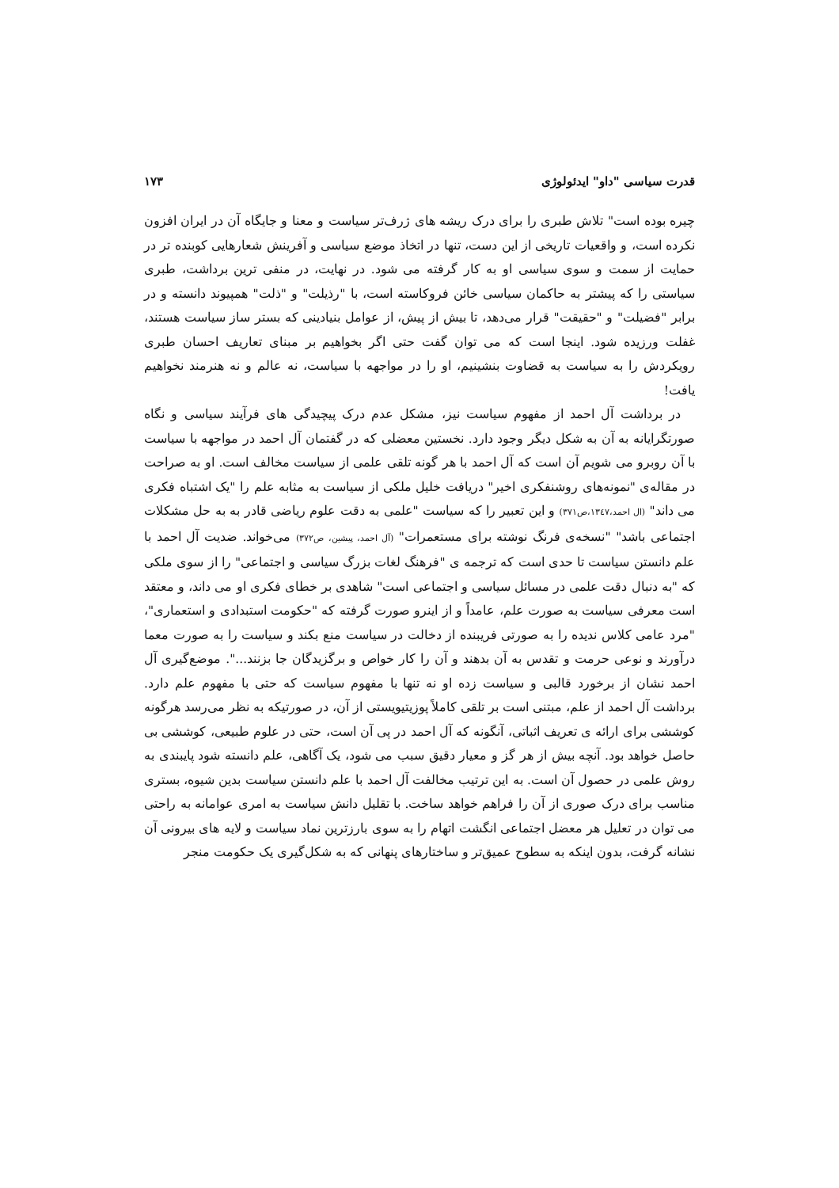قدرت سیاسی "داو" ایدئولوژی ۱۷۳
چیره بوده است" تلاش طبری را برای درک ریشه های ژرف‌تر سیاست و معنا و جایگاه آن در ایران افزون نکرده است، و واقعیات تاریخی از این دست، تنها در اتخاذ موضع سیاسی و آفرینش شعارهایی کوبنده تر در حمایت از سمت و سوی سیاسی او به کار گرفته می شود. در نهایت، در منفی ترین برداشت، طبری سیاستی را که پیشتر به حاکمان سیاسی خائن فروکاسته است، با "رذیلت" و "ذلت" همپیوند دانسته و در برابر "فضیلت" و "حقیقت" قرار می‌دهد، تا بیش از پیش، از عوامل بنیادینی که بستر ساز سیاست هستند، غفلت ورزیده شود. اینجا است که می توان گفت حتی اگر بخواهیم بر مبنای تعاریف احسان طبری رویکردش را به سیاست به قضاوت بنشینیم، او را در مواجهه با سیاست، نه عالم و نه هنرمند نخواهیم یافت!
در برداشت آل احمد از مفهوم سیاست نیز، مشکل عدم درک پیچیدگی های فرآیند سیاسی و نگاه صورتگرایانه به آن به شکل دیگر وجود دارد. نخستین معضلی که در گفتمان آل احمد در مواجهه با سیاست با آن روبرو می شویم آن است که آل احمد با هر گونه تلقی علمی از سیاست مخالف است. او به صراحت در مقاله‌ی "نمونه‌های روشنفکری اخیر" دریافت خلیل ملکی از سیاست به مثابه علم را "یک اشتباه فکری می داند" (ال احمد،۱۳٤۷،ص۳۷۱) و این تعبیر را که سیاست "علمی به دقت علوم ریاضی قادر به به حل مشکلات اجتماعی باشد" "نسخه‌ی فرنگ نوشته برای مستعمرات" (آل احمد، پیشین، ص۳۷۲) می‌خواند. ضدیت آل احمد با علم دانستن سیاست تا حدی است که ترجمه ی "فرهنگ لغات بزرگ سیاسی و اجتماعی" را از سوی ملکی که "به دنبال دقت علمی در مسائل سیاسی و اجتماعی است" شاهدی بر خطای فکری او می داند، و معتقد است معرفی سیاست به صورت علم، عامداً و از اینرو صورت گرفته که "حکومت استبدادی و استعماری"، "مرد عامی کلاس ندیده را به صورتی فریبنده از دخالت در سیاست منع بکند و سیاست را به صورت معما درآورند و نوعی حرمت و تقدس به آن بدهند و آن را کار خواص و برگزیدگان جا بزنند...". موضع‌گیری آل احمد نشان از برخورد قالبی و سیاست زده او نه تنها با مفهوم سیاست که حتی با مفهوم علم دارد. برداشت آل احمد از علم، مبتنی است بر تلقی کاملاً پوزیتیویستی از آن، در صورتیکه به نظر می‌رسد هرگونه کوششی برای ارائه ی تعریف اثباتی، آنگونه که آل احمد در پی آن است، حتی در علوم طبیعی، کوششی بی حاصل خواهد بود. آنچه بیش از هر گز و معیار دقیق سبب می شود، یک آگاهی، علم دانسته شود پایبندی به روش علمی در حصول آن است. به این ترتیب مخالفت آل احمد با علم دانستن سیاست بدین شیوه، بستری مناسب برای درک صوری از آن را فراهم خواهد ساخت. با تقلیل دانش سیاست به امری عوامانه به راحتی می توان در تعلیل هر معضل اجتماعی انگشت اتهام را به سوی بارزترین نماد سیاست و لایه های بیرونی آن نشانه گرفت، بدون اینکه به سطوح عمیق‌تر و ساختارهای پنهانی که به شکل‌گیری یک حکومت منجر